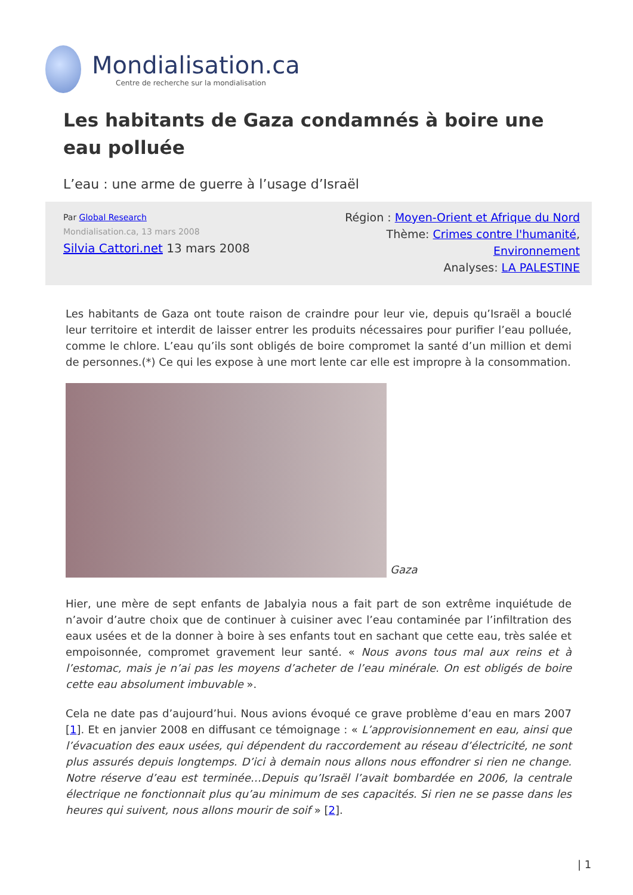Mondialisation.ca
Centre de recherche sur la mondialisation
Les habitants de Gaza condamnés à boire une eau polluée
L’eau : une arme de guerre à l’usage d’Israël
Par Global Research
Mondialisation.ca, 13 mars 2008
Silvia Cattori.net 13 mars 2008
Région : Moyen-Orient et Afrique du Nord
Thème: Crimes contre l'humanité,
Environnement
Analyses: LA PALESTINE
Les habitants de Gaza ont toute raison de craindre pour leur vie, depuis qu’Israël a bouclé leur territoire et interdit de laisser entrer les produits nécessaires pour purifier l’eau polluée, comme le chlore. L’eau qu’ils sont obligés de boire compromet la santé d’un million et demi de personnes.(*) Ce qui les expose à une mort lente car elle est impropre à la consommation.
Gaza
Hier, une mère de sept enfants de Jabalyia nous a fait part de son extrême inquiétude de n’avoir d’autre choix que de continuer à cuisiner avec l’eau contaminée par l’infiltration des eaux usées et de la donner à boire à ses enfants tout en sachant que cette eau, très salée et empoisonnée, compromet gravement leur santé. « Nous avons tous mal aux reins et à l’estomac, mais je n’ai pas les moyens d’acheter de l’eau minérale. On est obligés de boire cette eau absolument imbuvable ».
Cela ne date pas d’aujourd’hui. Nous avions évoqué ce grave problème d’eau en mars 2007 [1]. Et en janvier 2008 en diffusant ce témoignage : « L’approvisionnement en eau, ainsi que l’évacuation des eaux usées, qui dépendent du raccordement au réseau d’électricité, ne sont plus assurés depuis longtemps. D’ici à demain nous allons nous effondrer si rien ne change. Notre réserve d’eau est terminée…Depuis qu’Israël l’avait bombardée en 2006, la centrale électrique ne fonctionnait plus qu’au minimum de ses capacités. Si rien ne se passe dans les heures qui suivent, nous allons mourir de soif » [2].
| 1